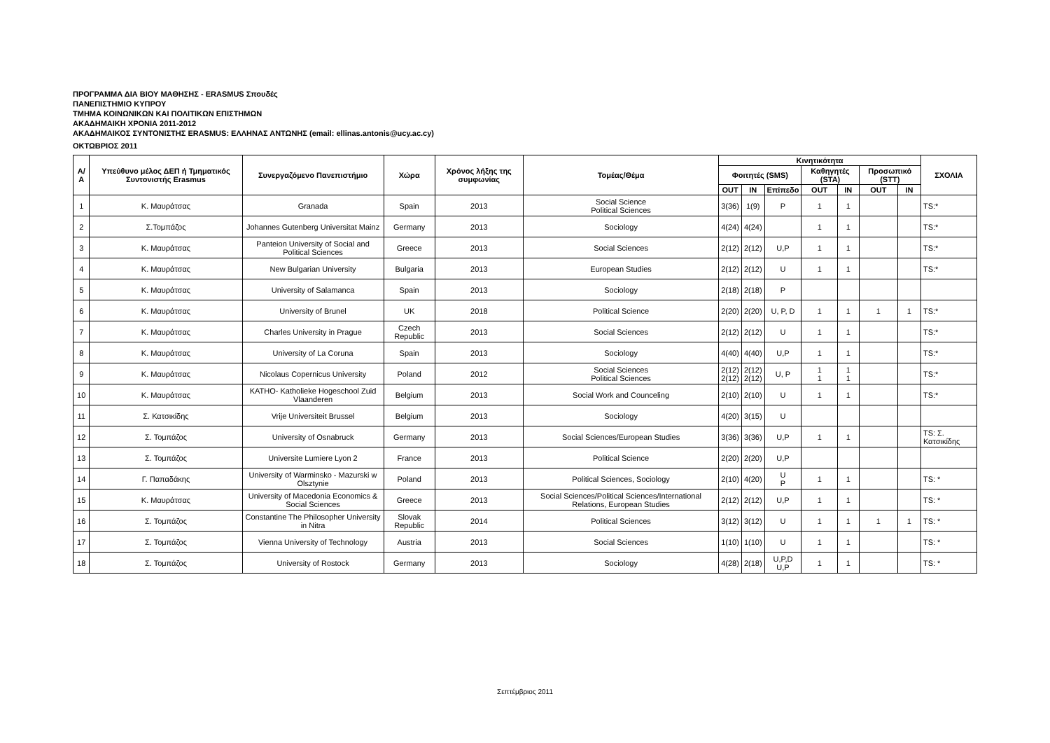ΠΡΟΓΡΑΜΜΑ ΔΙΑ ΒΙΟΥ ΜΑΘΗΣΗΣ - ERASMUS Σπουδές
ΠΑΝΕΠΙΣΤΗΜΙΟ ΚΥΠΡΟΥ
ΤΜΗΜΑ ΚΟΙΝΩΝΙΚΩΝ ΚΑΙ ΠΟΛΙΤΙΚΩΝ ΕΠΙΣΤΗΜΩΝ
ΑΚΑΔΗΜΑΙΚΗ ΧΡΟΝΙΑ 2011-2012
ΑΚΑΔΗΜΑΙΚΟΣ ΣΥΝΤΟΝΙΣΤΗΣ ERASMUS: ΕΛΛΗΝΑΣ ΑΝΤΩΝΗΣ (email: ellinas.antonis@ucy.ac.cy)
ΟΚΤΩΒΡΙΟΣ 2011
| Α/Α | Υπεύθυνο μέλος ΔΕΠ ή Τμηματικός Συντονιστής Erasmus | Συνεργαζόμενο Πανεπιστήμιο | Χώρα | Χρόνος λήξης της συμφωνίας | Τομέας/Θέμα | Κινητικότητα | | | | | | | ΣΧΟΛΙΑ |
| --- | --- | --- | --- | --- | --- | --- | --- | --- | --- | --- | --- | --- | --- |
| | | | | | | Φοιτητές (SMS) | | | Καθηγητές (STA) | | Προσωπικό (STT) | | |
| | | | | | | OUT | IN | Επίπεδο | OUT | IN | OUT | IN | |
| 1 | Κ. Μαυράτσας | Granada | Spain | 2013 | Social Science Political Sciences | 3(36) | 1(9) | P | 1 | 1 | | | TS:* |
| 2 | Σ.Τομπάζος | Johannes Gutenberg Universitat Mainz | Germany | 2013 | Sociology | 4(24) | 4(24) | | 1 | 1 | | | TS:* |
| 3 | Κ. Μαυράτσας | Panteion University of Social and Political Sciences | Greece | 2013 | Social Sciences | 2(12) | 2(12) | U,P | 1 | 1 | | | TS:* |
| 4 | Κ. Μαυράτσας | New Bulgarian University | Bulgaria | 2013 | European Studies | 2(12) | 2(12) | U | 1 | 1 | | | TS:* |
| 5 | Κ. Μαυράτσας | University of Salamanca | Spain | 2013 | Sociology | 2(18) | 2(18) | P | | | | | |
| 6 | Κ. Μαυράτσας | University of Brunel | UK | 2018 | Political Science | 2(20) | 2(20) | U, P, D | 1 | 1 | 1 | 1 | TS:* |
| 7 | Κ. Μαυράτσας | Charles University in Prague | Czech Republic | 2013 | Social Sciences | 2(12) | 2(12) | U | 1 | 1 | | | TS:* |
| 8 | Κ. Μαυράτσας | University of La Coruna | Spain | 2013 | Sociology | 4(40) | 4(40) | U,P | 1 | 1 | | | TS:* |
| 9 | Κ. Μαυράτσας | Nicolaus Copernicus University | Poland | 2012 | Social Sciences Political Sciences | 2(12) 2(12) | 2(12) 2(12) | U, P | 1 1 | 1 1 | | | TS:* |
| 10 | Κ. Μαυράτσας | KATHO- Katholieke Hogeschool Zuid Vlaanderen | Belgium | 2013 | Social Work and Counceling | 2(10) | 2(10) | U | 1 | 1 | | | TS:* |
| 11 | Σ. Κατσικίδης | Vrije Universiteit Brussel | Belgium | 2013 | Sociology | 4(20) | 3(15) | U | | | | | |
| 12 | Σ. Τομπάζος | University of Osnabruck | Germany | 2013 | Social Sciences/European Studies | 3(36) | 3(36) | U,P | 1 | 1 | | | TS: Σ. Κατσικίδης |
| 13 | Σ. Τομπάζος | Universite Lumiere Lyon 2 | France | 2013 | Political Science | 2(20) | 2(20) | U,P | | | | | |
| 14 | Γ. Παπαδάκης | University of Warminsko - Mazurski w Olsztynie | Poland | 2013 | Political Sciences, Sociology | 2(10) | 4(20) | U P | 1 | 1 | | | TS: * |
| 15 | Κ. Μαυράτσας | University of Macedonia Economics & Social Sciences | Greece | 2013 | Social Sciences/Political Sciences/International Relations, European Studies | 2(12) | 2(12) | U,P | 1 | 1 | | | TS: * |
| 16 | Σ. Τομπάζος | Constantine The Philosopher University in Nitra | Slovak Republic | 2014 | Political Sciences | 3(12) | 3(12) | U | 1 | 1 | 1 | 1 | TS: * |
| 17 | Σ. Τομπάζος | Vienna University of Technology | Austria | 2013 | Social Sciences | 1(10) | 1(10) | U | 1 | 1 | | | TS: * |
| 18 | Σ. Τομπάζος | University of Rostock | Germany | 2013 | Sociology | 4(28) | 2(18) | U,P,D U,P | 1 | 1 | | | TS: * |
Σεπτέμβριος 2011